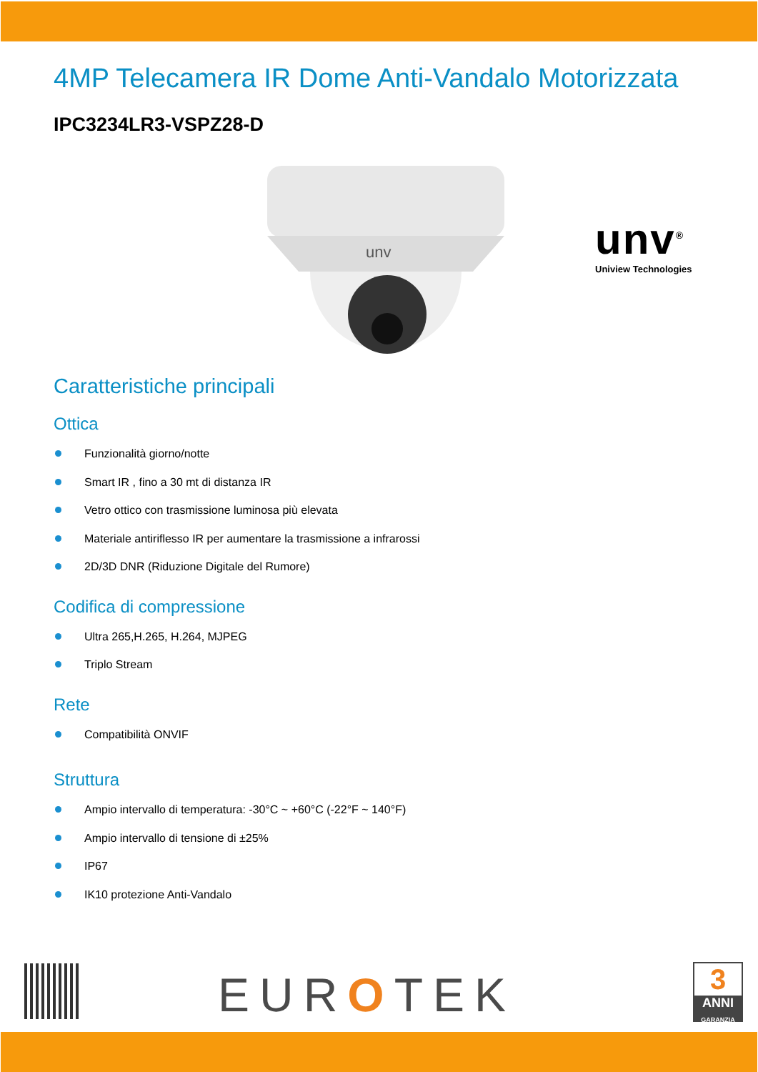4MP Telecamera IR Dome Anti-Vandalo Motorizzata
IPC3234LR3-VSPZ28-D
unv
unv<sup>®</sup>
Uniview Technologies
Caratteristiche principali
Ottica
Funzionalità giorno/notte
Smart IR , fino a 30 mt di distanza IR
Vetro ottico con trasmissione luminosa più elevata
Materiale antiriflesso IR per aumentare la trasmissione a infrarossi
2D/3D DNR (Riduzione Digitale del Rumore)
Codifica di compressione
Ultra 265,H.265, H.264, MJPEG
Triplo Stream
Rete
Compatibilità ONVIF
Struttura
Ampio intervallo di temperatura: -30°C ~ +60°C (-22°F ~ 140°F)
Ampio intervallo di tensione di ±25%
IP67
IK10 protezione Anti-Vandalo
EUROTEK
3
ANNI
GARANZIA